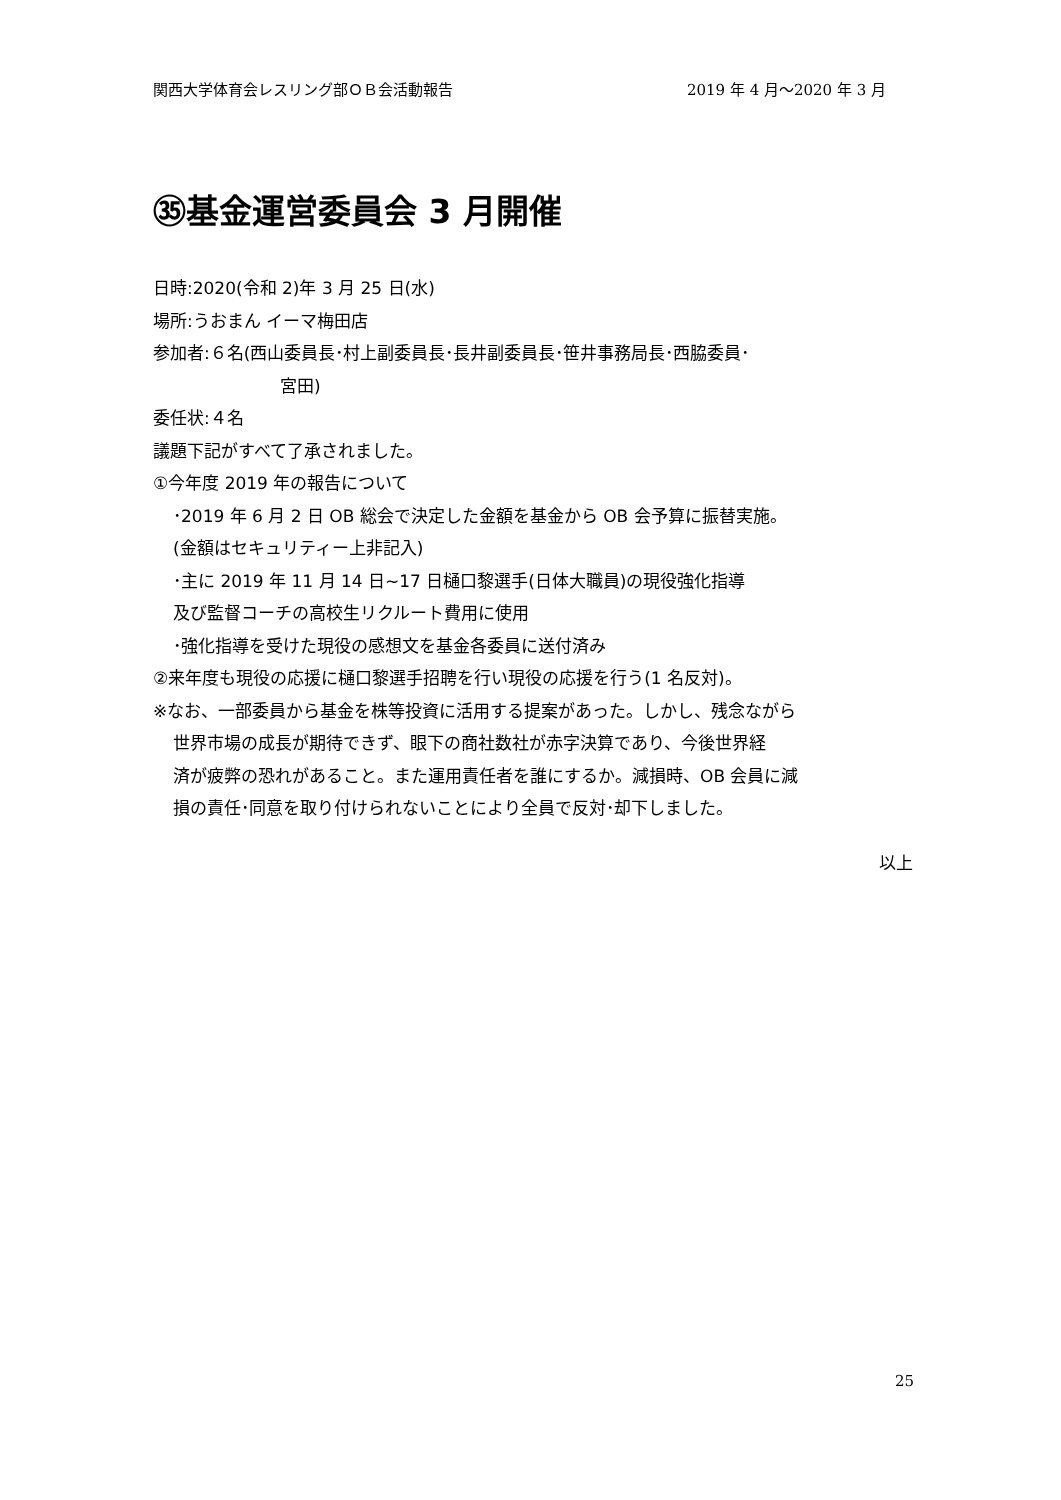関西大学体育会レスリング部ＯＢ会活動報告 2019 年 4 月～2020 年 3 月
㉟基金運営委員会 3 月開催
日時:2020(令和 2)年 3 月 25 日(水)
場所:うおまん イーマ梅田店
参加者:６名(西山委員長･村上副委員長･長井副委員長･笹井事務局長･西脇委員･
宮田)
委任状:４名
議題下記がすべて了承されました。
①今年度 2019 年の報告について
･2019 年 6 月 2 日 OB 総会で決定した金額を基金から OB 会予算に振替実施。
(金額はセキュリティー上非記入)
･主に 2019 年 11 月 14 日~17 日樋口黎選手(日体大職員)の現役強化指導
及び監督コーチの高校生リクルート費用に使用
･強化指導を受けた現役の感想文を基金各委員に送付済み
②来年度も現役の応援に樋口黎選手招聘を行い現役の応援を行う(1 名反対)。
※なお、一部委員から基金を株等投資に活用する提案があった。しかし、残念ながら
世界市場の成長が期待できず、眼下の商社数社が赤字決算であり、今後世界経
済が疲弊の恐れがあること。また運用責任者を誰にするか。減損時、OB 会員に減
損の責任･同意を取り付けられないことにより全員で反対･却下しました。
以上
25